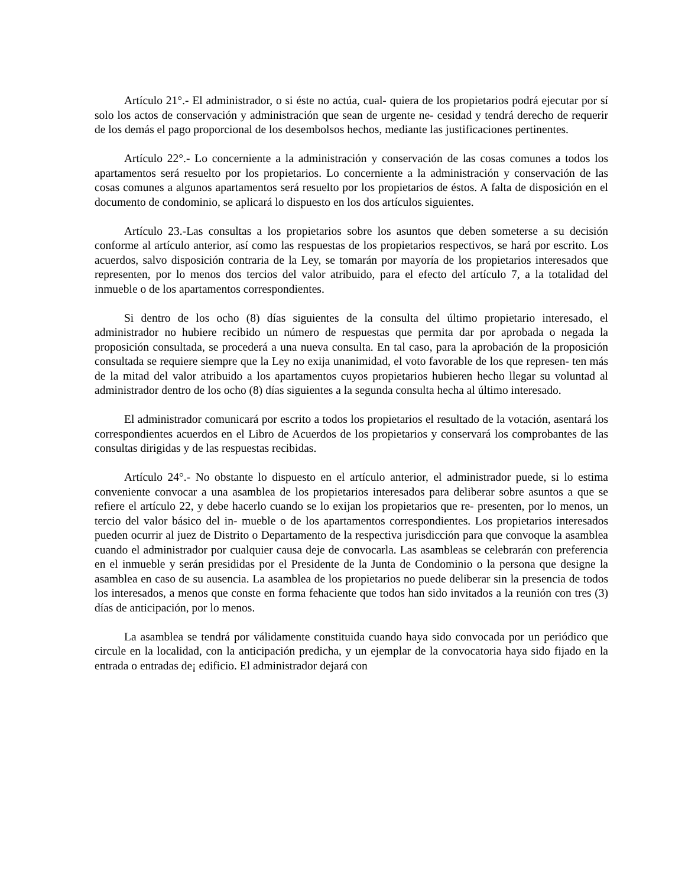Artículo 21°.- El administrador, o si éste no actúa, cual- quiera de los propietarios podrá ejecutar por sí solo los actos de conservación y administración que sean de urgente ne- cesidad y tendrá derecho de requerir de los demás el pago proporcional de los desembolsos hechos, mediante las justificaciones pertinentes.
Artículo 22°.- Lo concerniente a la administración y conservación de las cosas comunes a todos los apartamentos será resuelto por los propietarios. Lo concerniente a la administración y conservación de las cosas comunes a algunos apartamentos será resuelto por los propietarios de éstos. A falta de disposición en el documento de condominio, se aplicará lo dispuesto en los dos artículos siguientes.
Artículo 23.-Las consultas a los propietarios sobre los asuntos que deben someterse a su decisión conforme al artículo anterior, así como las respuestas de los propietarios respectivos, se hará por escrito. Los acuerdos, salvo disposición contraria de la Ley, se tomarán por mayoría de los propietarios interesados que representen, por lo menos dos tercios del valor atribuido, para el efecto del artículo 7, a la totalidad del inmueble o de los apartamentos correspondientes.
Si dentro de los ocho (8) días siguientes de la consulta del último propietario interesado, el administrador no hubiere recibido un número de respuestas que permita dar por aprobada o negada la proposición consultada, se procederá a una nueva consulta. En tal caso, para la aprobación de la proposición consultada se requiere siempre que la Ley no exija unanimidad, el voto favorable de los que represen- ten más de la mitad del valor atribuido a los apartamentos cuyos propietarios hubieren hecho llegar su voluntad al administrador dentro de los ocho (8) días siguientes a la segunda consulta hecha al último interesado.
El administrador comunicará por escrito a todos los propietarios el resultado de la votación, asentará los correspondientes acuerdos en el Libro de Acuerdos de los propietarios y conservará los comprobantes de las consultas dirigidas y de las respuestas recibidas.
Artículo 24°.- No obstante lo dispuesto en el artículo anterior, el administrador puede, si lo estima conveniente convocar a una asamblea de los propietarios interesados para deliberar sobre asuntos a que se refiere el artículo 22, y debe hacerlo cuando se lo exijan los propietarios que re- presenten, por lo menos, un tercio del valor básico del in- mueble o de los apartamentos correspondientes. Los propietarios interesados pueden ocurrir al juez de Distrito o Departamento de la respectiva jurisdicción para que convoque la asamblea cuando el administrador por cualquier causa deje de convocarla. Las asambleas se celebrarán con preferencia en el inmueble y serán presididas por el Presidente de la Junta de Condominio o la persona que designe la asamblea en caso de su ausencia. La asamblea de los propietarios no puede deliberar sin la presencia de todos los interesados, a menos que conste en forma fehaciente que todos han sido invitados a la reunión con tres (3) días de anticipación, por lo menos.
La asamblea se tendrá por válidamente constituida cuando haya sido convocada por un periódico que circule en la localidad, con la anticipación predicha, y un ejemplar de la convocatoria haya sido fijado en la entrada o entradas de¡ edificio. El administrador dejará con